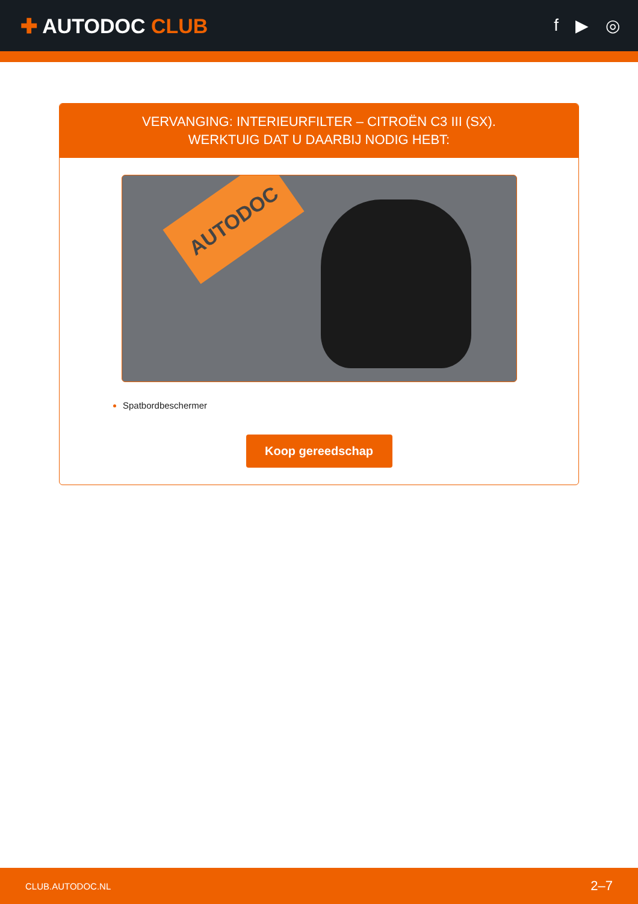✚ AUTODOC CLUB
f ▶ ◎
VERVANGING: INTERIEURFILTER – CITROËN C3 III (SX).
WERKTUIG DAT U DAARBIJ NODIG HEBT:
AUTODOC
Spatbordbeschermer
Koop gereedschap
CLUB.AUTODOC.NL 2–7